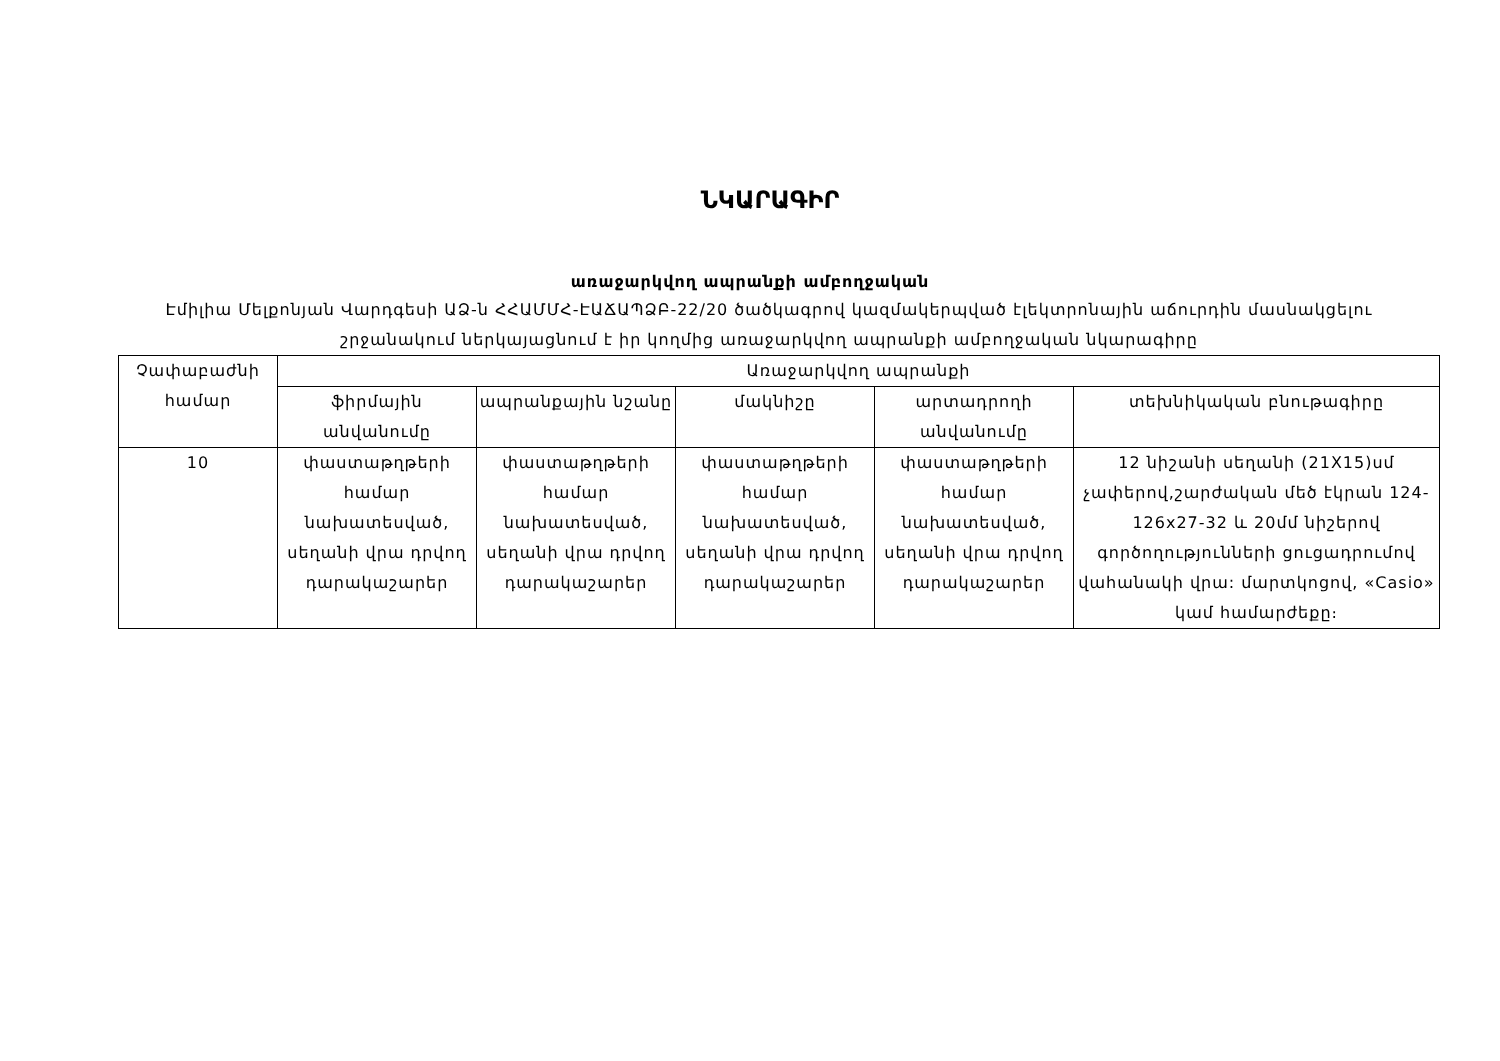ՆԿԱՐԱԳԻՐ
առաջարկվող ապրանքի ամբողջական
Էմիլիա Մելքոնյան Վարդգեսի ԱՁ-ն ՀՀԱՄՄՀ-ԷԱՃԱՊՁԲ-22/20 ծածկագրով կազմակերպված էլեկտրոնային աճուրդին մասնակցելու շրջանակում ներկայացնում է իր կողմից առաջարկվող ապրանքի ամբողջական նկարագիրը
| Չափաբաժնի համար | Առաջարկվող ապրանքի | | | | |
| --- | --- | --- | --- | --- | --- |
| | ֆիրմային անվանումը | ապրանքային նշանը | մակնիշը | արտադրողի անվանումը | տեխնիկական բնութագիրը |
| 10 | փաստաթղթերի համար նախատեսված, սեղանի վրա դրվող դարակաշարեր | փաստաթղթերի համար նախատեսված, սեղանի վրա դրվող դարակաշարեր | փաստաթղթերի համար նախատեսված, սեղանի վրա դրվող դարակաշարեր | փաստաթղթերի համար նախատեսված, սեղանի վրա դրվող դարակաշարեր | 12 նիշանի սեղանի (21X15)սմ չափերով,շարժական մեծ էկրան 124-126x27-32 և 20մմ նիշերով գործողությունների ցուցադրումով վահանակի վրա: մարտկոցով, «Casio» կամ համարժեքը։ |